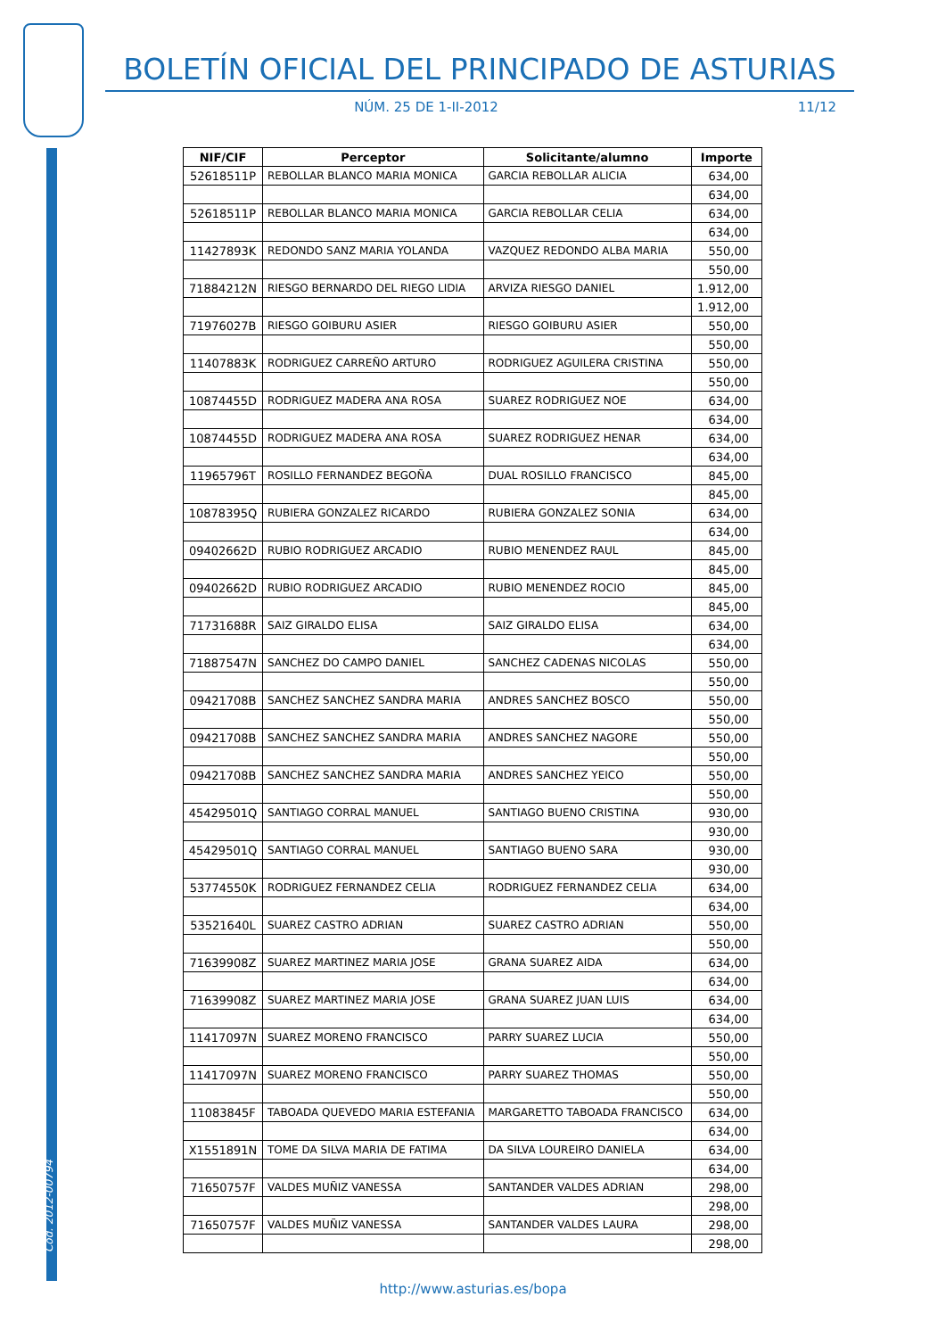Cód. 2012-00794
BOLETÍN OFICIAL DEL PRINCIPADO DE ASTURIAS
NÚM. 25 DE 1-II-2012 11/12
| NIF/CIF | Perceptor | Solicitante/alumno | Importe |
| --- | --- | --- | --- |
| 52618511P | REBOLLAR BLANCO MARIA MONICA | GARCIA REBOLLAR ALICIA | 634,00 |
| | | | 634,00 |
| 52618511P | REBOLLAR BLANCO MARIA MONICA | GARCIA REBOLLAR CELIA | 634,00 |
| | | | 634,00 |
| 11427893K | REDONDO SANZ MARIA YOLANDA | VAZQUEZ REDONDO ALBA MARIA | 550,00 |
| | | | 550,00 |
| 71884212N | RIESGO BERNARDO DEL RIEGO LIDIA | ARVIZA RIESGO DANIEL | 1.912,00 |
| | | | 1.912,00 |
| 71976027B | RIESGO GOIBURU ASIER | RIESGO GOIBURU ASIER | 550,00 |
| | | | 550,00 |
| 11407883K | RODRIGUEZ CARREÑO ARTURO | RODRIGUEZ AGUILERA CRISTINA | 550,00 |
| | | | 550,00 |
| 10874455D | RODRIGUEZ MADERA ANA ROSA | SUAREZ RODRIGUEZ NOE | 634,00 |
| | | | 634,00 |
| 10874455D | RODRIGUEZ MADERA ANA ROSA | SUAREZ RODRIGUEZ HENAR | 634,00 |
| | | | 634,00 |
| 11965796T | ROSILLO FERNANDEZ BEGOÑA | DUAL ROSILLO FRANCISCO | 845,00 |
| | | | 845,00 |
| 10878395Q | RUBIERA GONZALEZ RICARDO | RUBIERA GONZALEZ SONIA | 634,00 |
| | | | 634,00 |
| 09402662D | RUBIO RODRIGUEZ ARCADIO | RUBIO MENENDEZ RAUL | 845,00 |
| | | | 845,00 |
| 09402662D | RUBIO RODRIGUEZ ARCADIO | RUBIO MENENDEZ ROCIO | 845,00 |
| | | | 845,00 |
| 71731688R | SAIZ GIRALDO ELISA | SAIZ GIRALDO ELISA | 634,00 |
| | | | 634,00 |
| 71887547N | SANCHEZ DO CAMPO DANIEL | SANCHEZ CADENAS NICOLAS | 550,00 |
| | | | 550,00 |
| 09421708B | SANCHEZ SANCHEZ SANDRA MARIA | ANDRES SANCHEZ BOSCO | 550,00 |
| | | | 550,00 |
| 09421708B | SANCHEZ SANCHEZ SANDRA MARIA | ANDRES SANCHEZ NAGORE | 550,00 |
| | | | 550,00 |
| 09421708B | SANCHEZ SANCHEZ SANDRA MARIA | ANDRES SANCHEZ YEICO | 550,00 |
| | | | 550,00 |
| 45429501Q | SANTIAGO CORRAL MANUEL | SANTIAGO BUENO CRISTINA | 930,00 |
| | | | 930,00 |
| 45429501Q | SANTIAGO CORRAL MANUEL | SANTIAGO BUENO SARA | 930,00 |
| | | | 930,00 |
| 53774550K | RODRIGUEZ FERNANDEZ CELIA | RODRIGUEZ FERNANDEZ CELIA | 634,00 |
| | | | 634,00 |
| 53521640L | SUAREZ CASTRO ADRIAN | SUAREZ CASTRO ADRIAN | 550,00 |
| | | | 550,00 |
| 71639908Z | SUAREZ MARTINEZ MARIA JOSE | GRANA SUAREZ AIDA | 634,00 |
| | | | 634,00 |
| 71639908Z | SUAREZ MARTINEZ MARIA JOSE | GRANA SUAREZ JUAN LUIS | 634,00 |
| | | | 634,00 |
| 11417097N | SUAREZ MORENO FRANCISCO | PARRY SUAREZ LUCIA | 550,00 |
| | | | 550,00 |
| 11417097N | SUAREZ MORENO FRANCISCO | PARRY SUAREZ THOMAS | 550,00 |
| | | | 550,00 |
| 11083845F | TABOADA QUEVEDO MARIA ESTEFANIA | MARGARETTO TABOADA FRANCISCO | 634,00 |
| | | | 634,00 |
| X1551891N | TOME DA SILVA MARIA DE FATIMA | DA SILVA LOUREIRO DANIELA | 634,00 |
| | | | 634,00 |
| 71650757F | VALDES MUÑIZ VANESSA | SANTANDER VALDES ADRIAN | 298,00 |
| | | | 298,00 |
| 71650757F | VALDES MUÑIZ VANESSA | SANTANDER VALDES LAURA | 298,00 |
| | | | 298,00 |
http://www.asturias.es/bopa